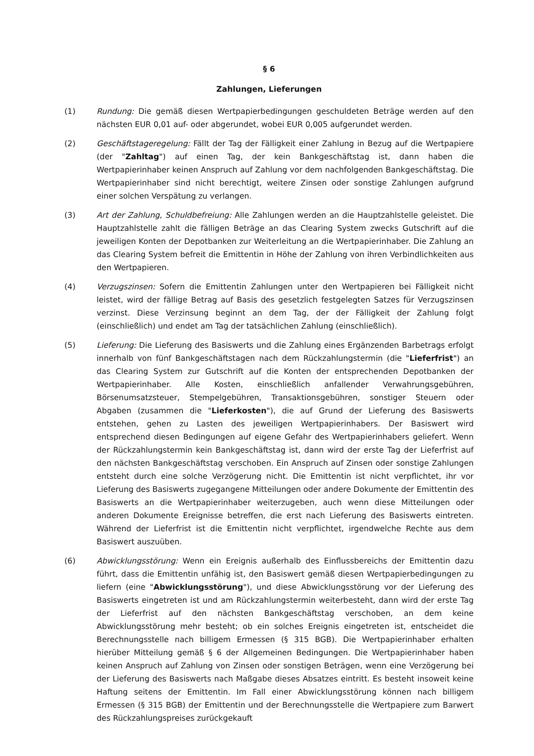§ 6
Zahlungen, Lieferungen
(1) Rundung: Die gemäß diesen Wertpapierbedingungen geschuldeten Beträge werden auf den nächsten EUR 0,01 auf- oder abgerundet, wobei EUR 0,005 aufgerundet werden.
(2) Geschäftstageregelung: Fällt der Tag der Fälligkeit einer Zahlung in Bezug auf die Wertpapiere (der "Zahltag") auf einen Tag, der kein Bankgeschäftstag ist, dann haben die Wertpapierinhaber keinen Anspruch auf Zahlung vor dem nachfolgenden Bankgeschäftstag. Die Wertpapierinhaber sind nicht berechtigt, weitere Zinsen oder sonstige Zahlungen aufgrund einer solchen Verspätung zu verlangen.
(3) Art der Zahlung, Schuldbefreiung: Alle Zahlungen werden an die Hauptzahlstelle geleistet. Die Hauptzahlstelle zahlt die fälligen Beträge an das Clearing System zwecks Gutschrift auf die jeweiligen Konten der Depotbanken zur Weiterleitung an die Wertpapierinhaber. Die Zahlung an das Clearing System befreit die Emittentin in Höhe der Zahlung von ihren Verbindlichkeiten aus den Wertpapieren.
(4) Verzugszinsen: Sofern die Emittentin Zahlungen unter den Wertpapieren bei Fälligkeit nicht leistet, wird der fällige Betrag auf Basis des gesetzlich festgelegten Satzes für Verzugszinsen verzinst. Diese Verzinsung beginnt an dem Tag, der der Fälligkeit der Zahlung folgt (einschließlich) und endet am Tag der tatsächlichen Zahlung (einschließlich).
(5) Lieferung: Die Lieferung des Basiswerts und die Zahlung eines Ergänzenden Barbetrags erfolgt innerhalb von fünf Bankgeschäftstagen nach dem Rückzahlungstermin (die "Lieferfrist") an das Clearing System zur Gutschrift auf die Konten der entsprechenden Depotbanken der Wertpapierinhaber. Alle Kosten, einschließlich anfallender Verwahrungsgebühren, Börsenumsatzsteuer, Stempelgebühren, Transaktionsgebühren, sonstiger Steuern oder Abgaben (zusammen die "Lieferkosten"), die auf Grund der Lieferung des Basiswerts entstehen, gehen zu Lasten des jeweiligen Wertpapierinhabers. Der Basiswert wird entsprechend diesen Bedingungen auf eigene Gefahr des Wertpapierinhabers geliefert. Wenn der Rückzahlungstermin kein Bankgeschäftstag ist, dann wird der erste Tag der Lieferfrist auf den nächsten Bankgeschäftstag verschoben. Ein Anspruch auf Zinsen oder sonstige Zahlungen entsteht durch eine solche Verzögerung nicht. Die Emittentin ist nicht verpflichtet, ihr vor Lieferung des Basiswerts zugegangene Mitteilungen oder andere Dokumente der Emittentin des Basiswerts an die Wertpapierinhaber weiterzugeben, auch wenn diese Mitteilungen oder anderen Dokumente Ereignisse betreffen, die erst nach Lieferung des Basiswerts eintreten. Während der Lieferfrist ist die Emittentin nicht verpflichtet, irgendwelche Rechte aus dem Basiswert auszuüben.
(6) Abwicklungsstörung: Wenn ein Ereignis außerhalb des Einflussbereichs der Emittentin dazu führt, dass die Emittentin unfähig ist, den Basiswert gemäß diesen Wertpapierbedingungen zu liefern (eine "Abwicklungsstörung"), und diese Abwicklungsstörung vor der Lieferung des Basiswerts eingetreten ist und am Rückzahlungstermin weiterbesteht, dann wird der erste Tag der Lieferfrist auf den nächsten Bankgeschäftstag verschoben, an dem keine Abwicklungsstörung mehr besteht; ob ein solches Ereignis eingetreten ist, entscheidet die Berechnungsstelle nach billigem Ermessen (§ 315 BGB). Die Wertpapierinhaber erhalten hierüber Mitteilung gemäß § 6 der Allgemeinen Bedingungen. Die Wertpapierinhaber haben keinen Anspruch auf Zahlung von Zinsen oder sonstigen Beträgen, wenn eine Verzögerung bei der Lieferung des Basiswerts nach Maßgabe dieses Absatzes eintritt. Es besteht insoweit keine Haftung seitens der Emittentin. Im Fall einer Abwicklungsstörung können nach billigem Ermessen (§ 315 BGB) der Emittentin und der Berechnungsstelle die Wertpapiere zum Barwert des Rückzahlungspreises zurückgekauft